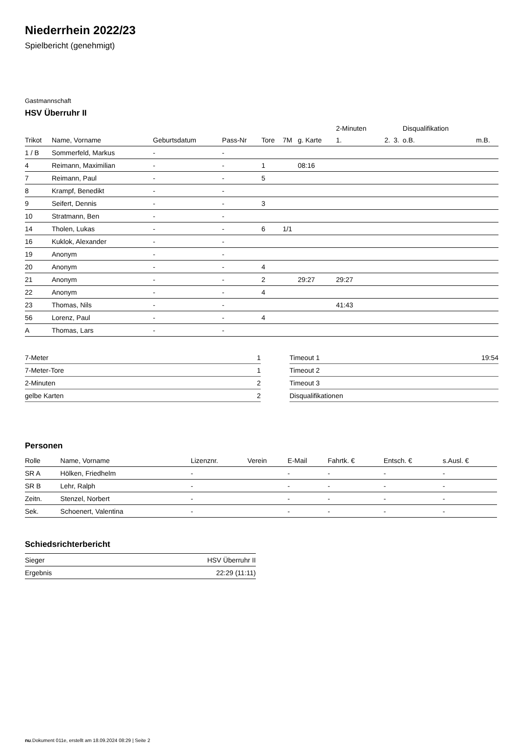Niederrhein 2022/23
Spielbericht (genehmigt)
Gastmannschaft
HSV Überruhr II
| | | | | | | | 2-Minuten | | | Disqualifikation | |
| Trikot | Name, Vorname | Geburtsdatum | Pass-Nr | Tore | 7M | g. Karte | 1. | 2. | 3. | o.B. | m.B. |
| 1 / B | Sommerfeld, Markus | - | - | | | | | | | | |
| 4 | Reimann, Maximilian | - | - | 1 | | 08:16 | | | | | |
| 7 | Reimann, Paul | - | - | 5 | | | | | | | |
| 8 | Krampf, Benedikt | - | - | | | | | | | | |
| 9 | Seifert, Dennis | - | - | 3 | | | | | | | |
| 10 | Stratmann, Ben | - | - | | | | | | | | |
| 14 | Tholen, Lukas | - | - | 6 | 1/1 | | | | | | |
| 16 | Kuklok, Alexander | - | - | | | | | | | | |
| 19 | Anonym | - | - | | | | | | | | |
| 20 | Anonym | - | - | 4 | | | | | | | |
| 21 | Anonym | - | - | 2 | | 29:27 | 29:27 | | | | |
| 22 | Anonym | - | - | 4 | | | | | | | |
| 23 | Thomas, Nils | - | - | | | | 41:43 | | | | |
| 56 | Lorenz, Paul | - | - | 4 | | | | | | | |
| A | Thomas, Lars | - | - | | | | | | | | |
| 7-Meter | 1 |
| 7-Meter-Tore | 1 |
| 2-Minuten | 2 |
| gelbe Karten | 2 |
| Timeout 1 | 19:54 |
| Timeout 2 | |
| Timeout 3 | |
| Disqualifikationen | |
Personen
| Rolle | Name, Vorname | Lizenznr. | Verein | E-Mail | Fahrtk. € | Entsch. € | s.Ausl. € |
| --- | --- | --- | --- | --- | --- | --- | --- |
| SR A | Hölken, Friedhelm | - | | - | - | - | - |
| SR B | Lehr, Ralph | - | | - | - | - | - |
| Zeitn. | Stenzel, Norbert | - | | - | - | - | - |
| Sek. | Schoenert, Valentina | - | | - | - | - | - |
Schiedsrichterbericht
| Sieger | HSV Überruhr II |
| Ergebnis | 22:29 (11:11) |
nu.Dokument 011e, erstellt am 18.09.2024 08:29 | Seite 2